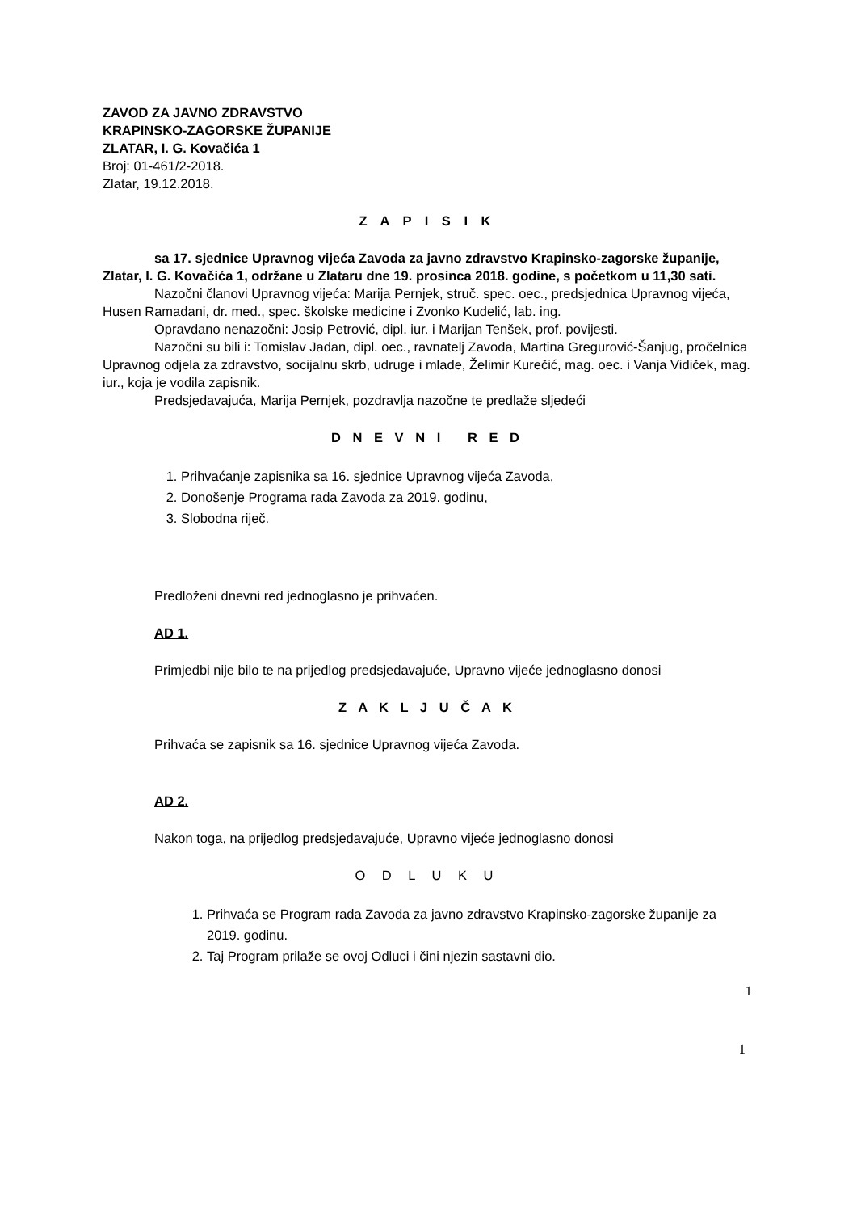ZAVOD ZA JAVNO ZDRAVSTVO
KRAPINSKO-ZAGORSKE ŽUPANIJE
ZLATAR, I. G. Kovačića 1
Broj: 01-461/2-2018.
Zlatar, 19.12.2018.
Z A P I S I K
sa 17. sjednice Upravnog vijeća Zavoda za javno zdravstvo Krapinsko-zagorske županije, Zlatar, I. G. Kovačića 1, održane u Zlataru dne 19. prosinca 2018. godine, s početkom u 11,30 sati.
Nazočni članovi Upravnog vijeća: Marija Pernjek, struč. spec. oec., predsjednica Upravnog vijeća, Husen Ramadani, dr. med., spec. školske medicine i Zvonko Kudelić, lab. ing.
Opravdano nenazočni: Josip Petrović, dipl. iur. i Marijan Tenšek, prof. povijesti.
Nazočni su bili i: Tomislav Jadan, dipl. oec., ravnatelj Zavoda, Martina Gregurović-Šanjug, pročelnica Upravnog odjela za zdravstvo, socijalnu skrb, udruge i mlade, Želimir Kurečić, mag. oec. i Vanja Vidiček, mag. iur., koja je vodila zapisnik.
Predsjedavajuća, Marija Pernjek, pozdravlja nazočne te predlaže sljedeći
D N E V N I R E D
1. Prihvaćanje zapisnika sa 16. sjednice Upravnog vijeća Zavoda,
2. Donošenje Programa rada Zavoda za 2019. godinu,
3. Slobodna riječ.
Predloženi dnevni red jednoglasno je prihvaćen.
AD 1.
Primjedbi nije bilo te na prijedlog predsjedavajuće, Upravno vijeće jednoglasno donosi
Z A K L J U Č A K
Prihvaća se zapisnik sa 16. sjednice Upravnog vijeća Zavoda.
AD 2.
Nakon toga, na prijedlog predsjedavajuće, Upravno vijeće jednoglasno donosi
O D L U K U
1. Prihvaća se Program rada Zavoda za javno zdravstvo Krapinsko-zagorske županije za 2019. godinu.
2. Taj Program prilaže se ovoj Odluci i čini njezin sastavni dio.
1
1